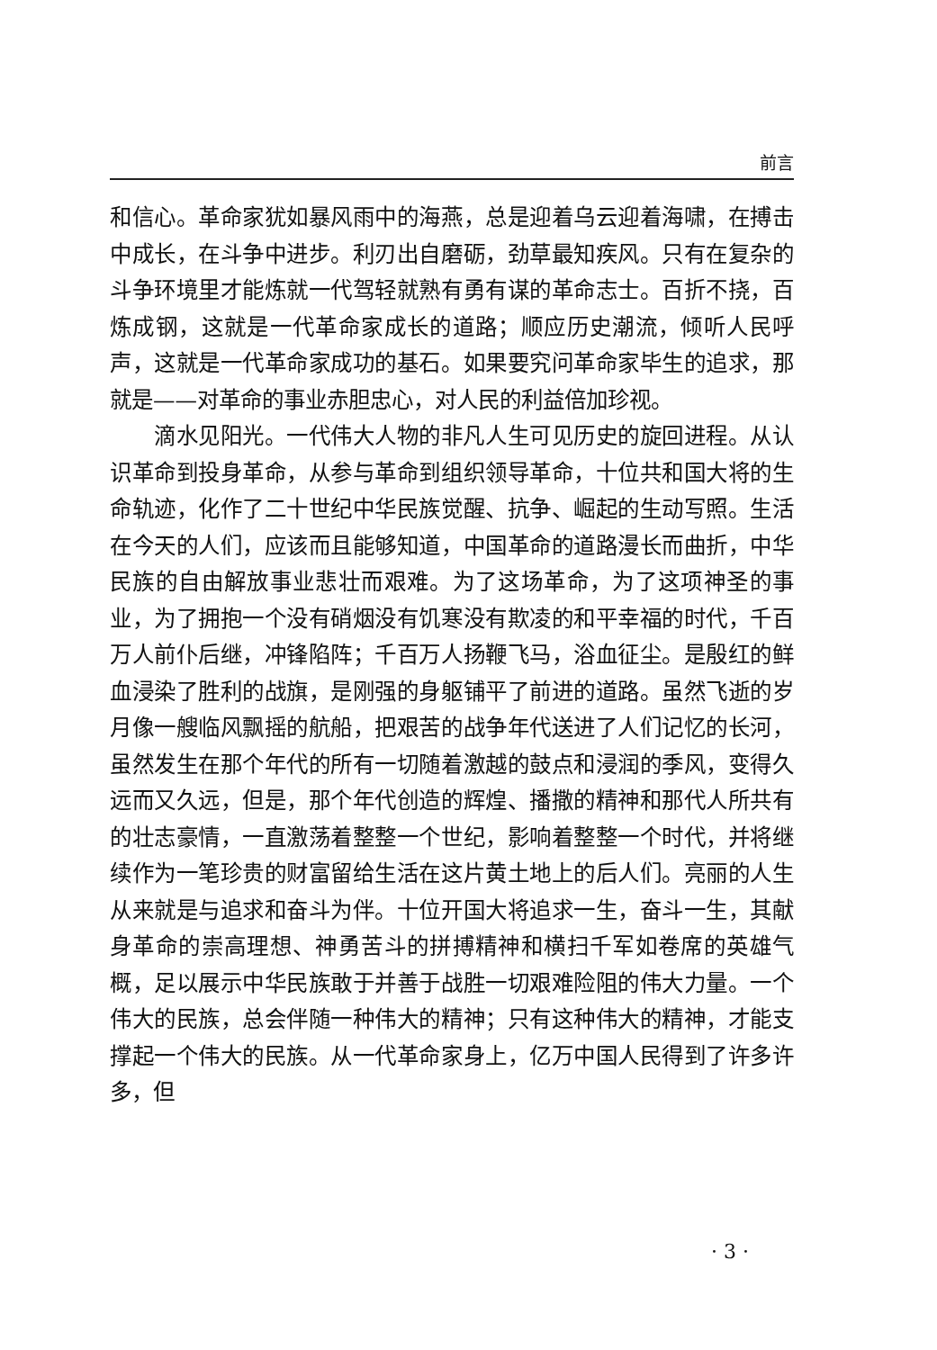前言
和信心。革命家犹如暴风雨中的海燕，总是迎着乌云迎着海啸，在搏击中成长，在斗争中进步。利刃出自磨砺，劲草最知疾风。只有在复杂的斗争环境里才能炼就一代驾轻就熟有勇有谋的革命志士。百折不挠，百炼成钢，这就是一代革命家成长的道路；顺应历史潮流，倾听人民呼声，这就是一代革命家成功的基石。如果要究问革命家毕生的追求，那就是——对革命的事业赤胆忠心，对人民的利益倍加珍视。
滴水见阳光。一代伟大人物的非凡人生可见历史的旋回进程。从认识革命到投身革命，从参与革命到组织领导革命，十位共和国大将的生命轨迹，化作了二十世纪中华民族觉醒、抗争、崛起的生动写照。生活在今天的人们，应该而且能够知道，中国革命的道路漫长而曲折，中华民族的自由解放事业悲壮而艰难。为了这场革命，为了这项神圣的事业，为了拥抱一个没有硝烟没有饥寒没有欺凌的和平幸福的时代，千百万人前仆后继，冲锋陷阵；千百万人扬鞭飞马，浴血征尘。是殷红的鲜血浸染了胜利的战旗，是刚强的身躯铺平了前进的道路。虽然飞逝的岁月像一艘临风飘摇的航船，把艰苦的战争年代送进了人们记忆的长河，虽然发生在那个年代的所有一切随着激越的鼓点和浸润的季风，变得久远而又久远，但是，那个年代创造的辉煌、播撒的精神和那代人所共有的壮志豪情，一直激荡着整整一个世纪，影响着整整一个时代，并将继续作为一笔珍贵的财富留给生活在这片黄土地上的后人们。亮丽的人生从来就是与追求和奋斗为伴。十位开国大将追求一生，奋斗一生，其献身革命的崇高理想、神勇苦斗的拼搏精神和横扫千军如卷席的英雄气概，足以展示中华民族敢于并善于战胜一切艰难险阻的伟大力量。一个伟大的民族，总会伴随一种伟大的精神；只有这种伟大的精神，才能支撑起一个伟大的民族。从一代革命家身上，亿万中国人民得到了许多许多，但
· 3 ·